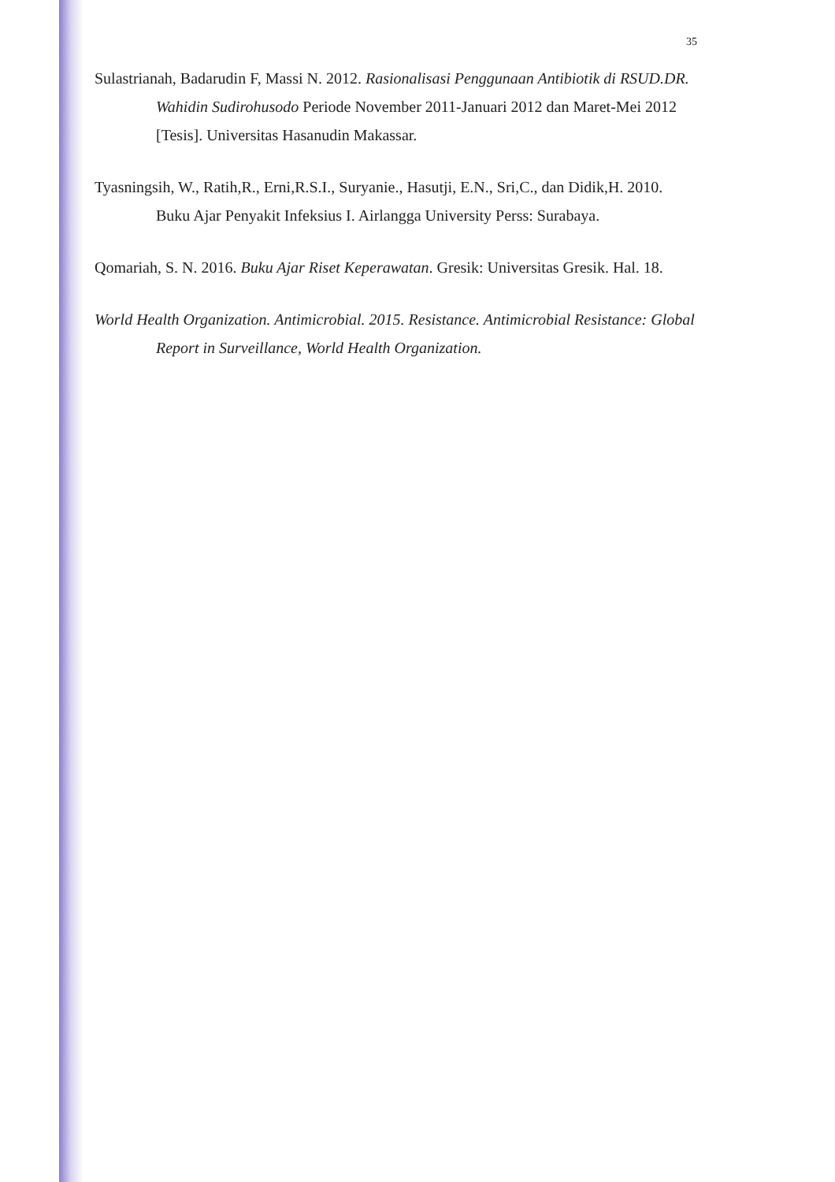35
Sulastrianah, Badarudin F, Massi N. 2012. Rasionalisasi Penggunaan Antibiotik di RSUD.DR. Wahidin Sudirohusodo Periode November 2011-Januari 2012 dan Maret-Mei 2012 [Tesis]. Universitas Hasanudin Makassar.
Tyasningsih, W., Ratih,R., Erni,R.S.I., Suryanie., Hasutji, E.N., Sri,C., dan Didik,H. 2010. Buku Ajar Penyakit Infeksius I. Airlangga University Perss: Surabaya.
Qomariah, S. N. 2016. Buku Ajar Riset Keperawatan. Gresik: Universitas Gresik. Hal. 18.
World Health Organization. Antimicrobial. 2015. Resistance. Antimicrobial Resistance: Global Report in Surveillance, World Health Organization.